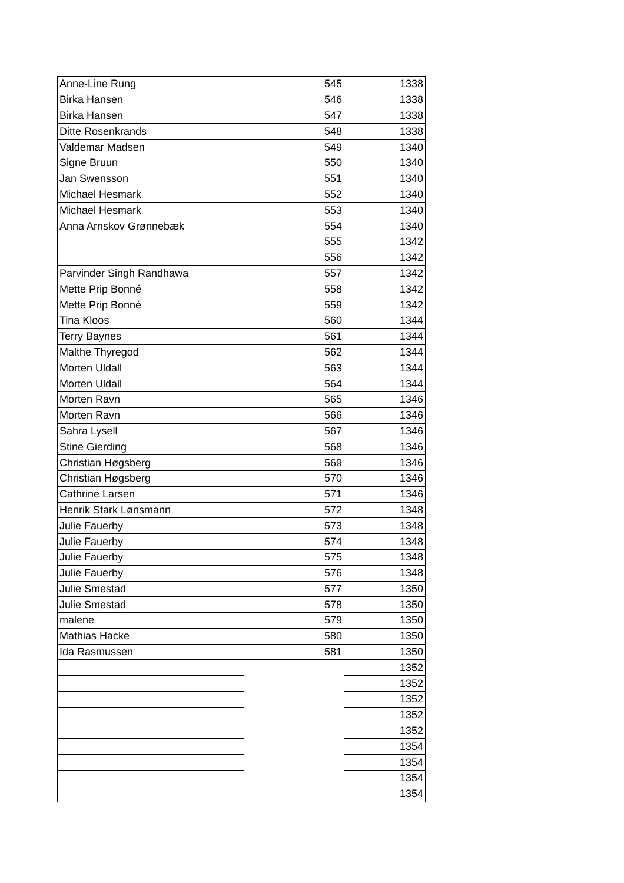| Anne-Line Rung | 545 | 1338 |
| Birka Hansen | 546 | 1338 |
| Birka Hansen | 547 | 1338 |
| Ditte Rosenkrands | 548 | 1338 |
| Valdemar Madsen | 549 | 1340 |
| Signe Bruun | 550 | 1340 |
| Jan Swensson | 551 | 1340 |
| Michael Hesmark | 552 | 1340 |
| Michael Hesmark | 553 | 1340 |
| Anna Arnskov Grønnebæk | 554 | 1340 |
| | 555 | 1342 |
| | 556 | 1342 |
| Parvinder Singh Randhawa | 557 | 1342 |
| Mette Prip Bonné | 558 | 1342 |
| Mette Prip Bonné | 559 | 1342 |
| Tina Kloos | 560 | 1344 |
| Terry Baynes | 561 | 1344 |
| Malthe Thyregod | 562 | 1344 |
| Morten Uldall | 563 | 1344 |
| Morten Uldall | 564 | 1344 |
| Morten Ravn | 565 | 1346 |
| Morten Ravn | 566 | 1346 |
| Sahra Lysell | 567 | 1346 |
| Stine Gierding | 568 | 1346 |
| Christian Høgsberg | 569 | 1346 |
| Christian Høgsberg | 570 | 1346 |
| Cathrine Larsen | 571 | 1346 |
| Henrik Stark Lønsmann | 572 | 1348 |
| Julie Fauerby | 573 | 1348 |
| Julie Fauerby | 574 | 1348 |
| Julie Fauerby | 575 | 1348 |
| Julie Fauerby | 576 | 1348 |
| Julie Smestad | 577 | 1350 |
| Julie Smestad | 578 | 1350 |
| malene | 579 | 1350 |
| Mathias Hacke | 580 | 1350 |
| Ida Rasmussen | 581 | 1350 |
| | | 1352 |
| | | 1352 |
| | | 1352 |
| | | 1352 |
| | | 1352 |
| | | 1354 |
| | | 1354 |
| | | 1354 |
| | | 1354 |